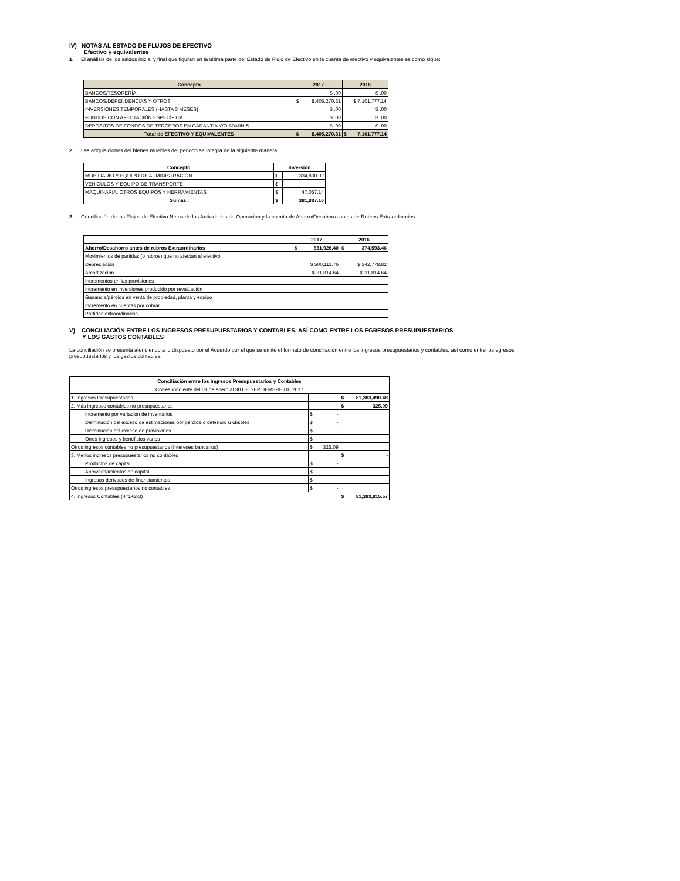IV) NOTAS AL ESTADO DE FLUJOS DE EFECTIVO
Efectivo y equivalentes
1. El análisis de los saldos inicial y final que figuran en la última parte del Estado de Flujo de Efectivo en la cuenta de efectivo y equivalentes es como sigue:
| Concepto | 2017 | | 2016 |
| --- | --- | --- | --- |
| BANCOS/TESORERÍA | $ .00 | | $ .00 |
| BANCOS/DEPENDENCIAS Y OTROS | $ | 8,405,270.31 | $ 7,101,777.14 |
| INVERSIONES TEMPORALES (HASTA 3 MESES) | $ .00 | | $ .00 |
| FONDOS CON AFECTACIÓN ESPECÍFICA | $ .00 | | $ .00 |
| DEPÓSITOS DE FONDOS DE TERCEROS EN GARANTÍA Y/O ADMINIS | $ .00 | | $ .00 |
| Total de EFECTIVO Y EQUIVALENTES | $ | 8,405,270.31 | $ 7,101,777.14 |
2. Las adquisiciones del bienes muebles del periodo se integra de la siguiente manera:
| Concepto | Inversión | |
| --- | --- | --- |
| MOBILIARIO Y EQUIPO DE ADMINISTRACIÓN | $ | 334,830.02 |
| VEHÍCULOS Y EQUIPO DE TRANSPORTE | $ | - |
| MAQUINARIA, OTROS EQUIPOS Y HERRAMIENTAS | $ | 47,057.14 |
| Sumas: | $ | 381,887.16 |
3. Conciliación de los Flujos de Efectivo Netos de las Actividades de Operación y la cuenta de Ahorro/Desahorro antes de Rubros Extraordinarios.
| | 2017 | 2016 |
| --- | --- | --- |
| Ahorro/Desahorro antes de rubros Extraordinarios | $ 531,926.40 | $ 374,593.46 |
| Movimientos de partidas (o rubros) que no afectan al efectivo. | | |
| Depreciación | $ 500,111.76 | $ 342,778.82 |
| Amortización | $ 31,814.64 | $ 31,814.64 |
| Incrementos en las provisiones | | |
| Incremento en inversiones producido por revaluación | | |
| Ganancia/pérdida en venta de propiedad, planta y equipo | | |
| Incremento en cuentas por cobrar | | |
| Partidas extraordinarias | | |
V) CONCILIACIÓN ENTRE LOS INGRESOS PRESUPUESTARIOS Y CONTABLES, ASÍ COMO ENTRE LOS EGRESOS PRESUPUESTARIOS
Y LOS GASTOS CONTABLES
La conciliación se presenta atendiendo a lo dispuesto por el Acuerdo por el que se emite el formato de conciliación entre los ingresos presupuestarios y contables, así como entre los egresos presupuestarios y los gastos contables.
| Conciliación entre los Ingresos Presupuestarios y Contables | | | |
| --- | --- | --- | --- |
| Correspondiente del 01 de enero al 30 DE SEPTIEMBRE DE 2017 | | | |
| 1. Ingresos Presupuestarios | | | $ 81,383,490.48 |
| 2. Más ingresos contables no presupuestarios | | | $ 325.09 |
| Incremento por variación de inventarios | $ | - | |
| Disminución del exceso de estimaciones por pérdida o deterioro u obsoles | $ | - | |
| Disminución del exceso de provisiones | $ | - | |
| Otros ingresos y beneficios varios | $ | - | |
| Otros ingresos contables no presupuestarios (Intereses bancarios) | $ | 325.09 | |
| 3. Menos ingresos presupuestarios no contables | | | $ - |
| Productos de capital | $ | - | |
| Aprovechamientos de capital | $ | - | |
| Ingresos derivados de financiamientos | $ | - | |
| Otros ingresos presupuestarios no contables | $ | - | |
| 4. Ingresos Contables (4=1+2-3) | | | $ 81,383,815.57 |